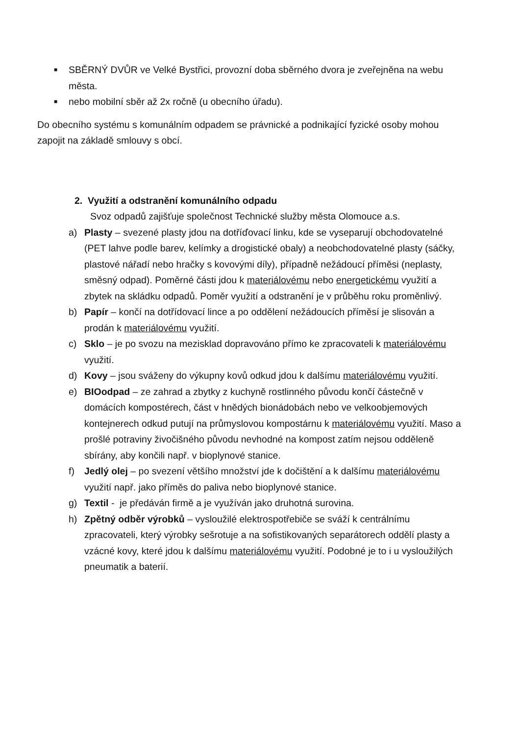■
SBĚRNÝ DVŮR ve Velké Bystřici, provozní doba sběrného dvora je zveřejněna na webu města.
■
nebo mobilní sběr až 2x ročně (u obecního úřadu).
Do obecního systému s komunálním odpadem se právnické a podnikající fyzické osoby mohou zapojit na základě smlouvy s obcí.
2. Využití a odstranění komunálního odpadu
Svoz odpadů zajišťuje společnost Technické služby města Olomouce a.s.
a) Plasty – svezené plasty jdou na dotříďovací linku, kde se vyseparují obchodovatelné (PET lahve podle barev, kelímky a drogistické obaly) a neobchodovatelné plasty (sáčky, plastové nářadí nebo hračky s kovovými díly), případně nežádoucí příměsi (neplasty, směsný odpad). Poměrné části jdou k materiálovému nebo energetickému využití a zbytek na skládku odpadů. Poměr využití a odstranění je v průběhu roku proměnlivý.
b) Papír – končí na dotřídovací lince a po oddělení nežádoucích příměsí je slisován a prodán k materiálovému využití.
c) Sklo – je po svozu na mezisklad dopravováno přímo ke zpracovateli k materiálovému využití.
d) Kovy – jsou sváženy do výkupny kovů odkud jdou k dalšímu materiálovému využití.
e) BIOodpad – ze zahrad a zbytky z kuchyně rostlinného původu končí částečně v domácích kompostérech, část v hnědých bionádobách nebo ve velkoobjemových kontejnerech odkud putují na průmyslovou kompostárnu k materiálovému využití. Maso a prošlé potraviny živočišného původu nevhodné na kompost zatím nejsou odděleně sbírány, aby končili např. v bioplynové stanice.
f) Jedlý olej – po svezení většího množství jde k dočištění a k dalšímu materiálovému využití např. jako příměs do paliva nebo bioplynové stanice.
g) Textil - je předáván firmě a je využíván jako druhotná surovina.
h) Zpětný odběr výrobků – vysloužilé elektrospotřebiče se sváží k centrálnímu zpracovateli, který výrobky sešrotuje a na sofistikovaných separátorech oddělí plasty a vzácné kovy, které jdou k dalšímu materiálovému využití. Podobné je to i u vysloužilých pneumatik a baterií.